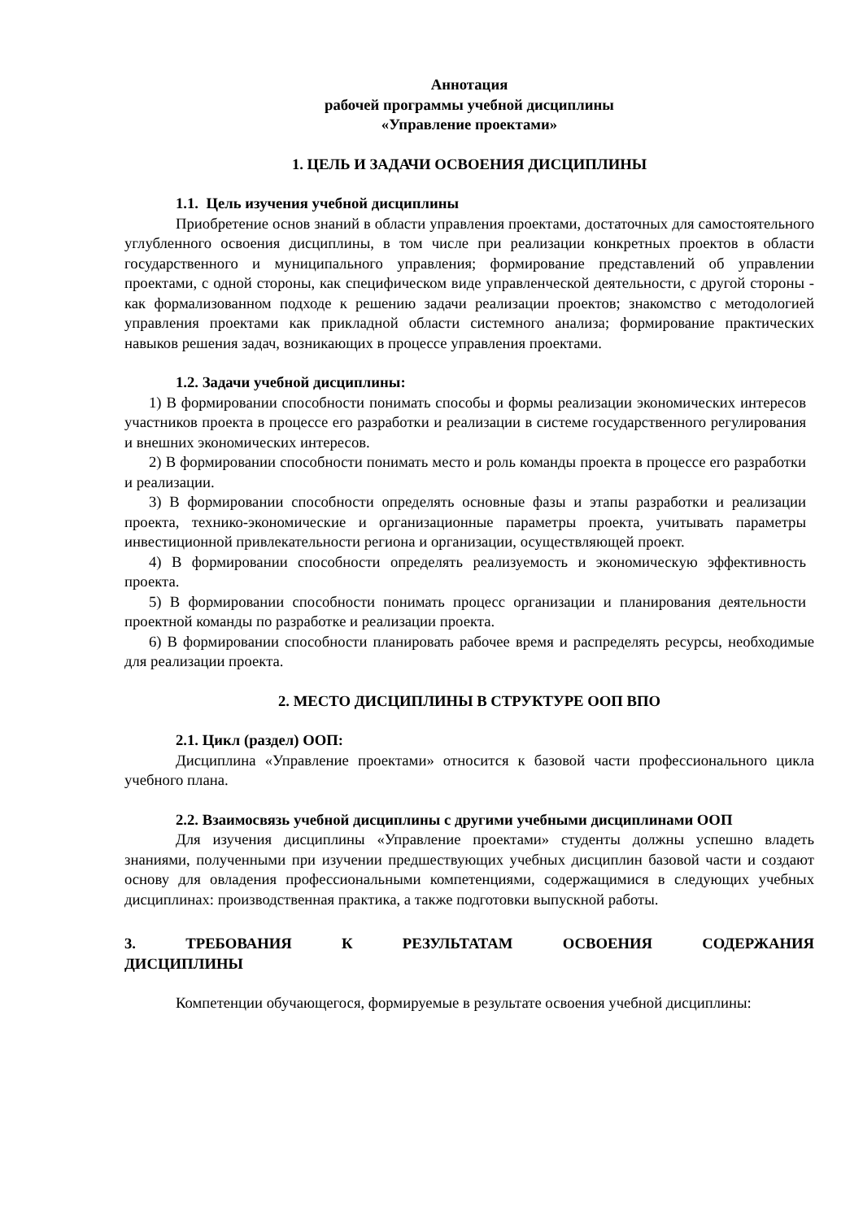Аннотация
рабочей программы учебной дисциплины
«Управление проектами»
1. ЦЕЛЬ И ЗАДАЧИ ОСВОЕНИЯ ДИСЦИПЛИНЫ
1.1. Цель изучения учебной дисциплины
Приобретение основ знаний в области управления проектами, достаточных для самостоятельного углубленного освоения дисциплины, в том числе при реализации конкретных проектов в области государственного и муниципального управления; формирование представлений об управлении проектами, с одной стороны, как специфическом виде управленческой деятельности, с другой стороны - как формализованном подходе к решению задачи реализации проектов; знакомство с методологией управления проектами как прикладной области системного анализа; формирование практических навыков решения задач, возникающих в процессе управления проектами.
1.2. Задачи учебной дисциплины:
1) В формировании способности понимать способы и формы реализации экономических интересов участников проекта в процессе его разработки и реализации в системе государственного регулирования и внешних экономических интересов.
2) В формировании способности понимать место и роль команды проекта в процессе его разработки и реализации.
3) В формировании способности определять основные фазы и этапы разработки и реализации проекта, технико-экономические и организационные параметры проекта, учитывать параметры инвестиционной привлекательности региона и организации, осуществляющей проект.
4) В формировании способности определять реализуемость и экономическую эффективность проекта.
5) В формировании способности понимать процесс организации и планирования деятельности проектной команды по разработке и реализации проекта.
6) В формировании способности планировать рабочее время и распределять ресурсы, необходимые для реализации проекта.
2. МЕСТО ДИСЦИПЛИНЫ В СТРУКТУРЕ ООП ВПО
2.1. Цикл (раздел) ООП:
Дисциплина «Управление проектами» относится к базовой части профессионального цикла учебного плана.
2.2. Взаимосвязь учебной дисциплины с другими учебными дисциплинами ООП
Для изучения дисциплины «Управление проектами» студенты должны успешно владеть знаниями, полученными при изучении предшествующих учебных дисциплин базовой части и создают основу для овладения профессиональными компетенциями, содержащимися в следующих учебных дисциплинах: производственная практика, а также подготовки выпускной работы.
3. ТРЕБОВАНИЯ К РЕЗУЛЬТАТАМ ОСВОЕНИЯ СОДЕРЖАНИЯ ДИСЦИПЛИНЫ
Компетенции обучающегося, формируемые в результате освоения учебной дисциплины: